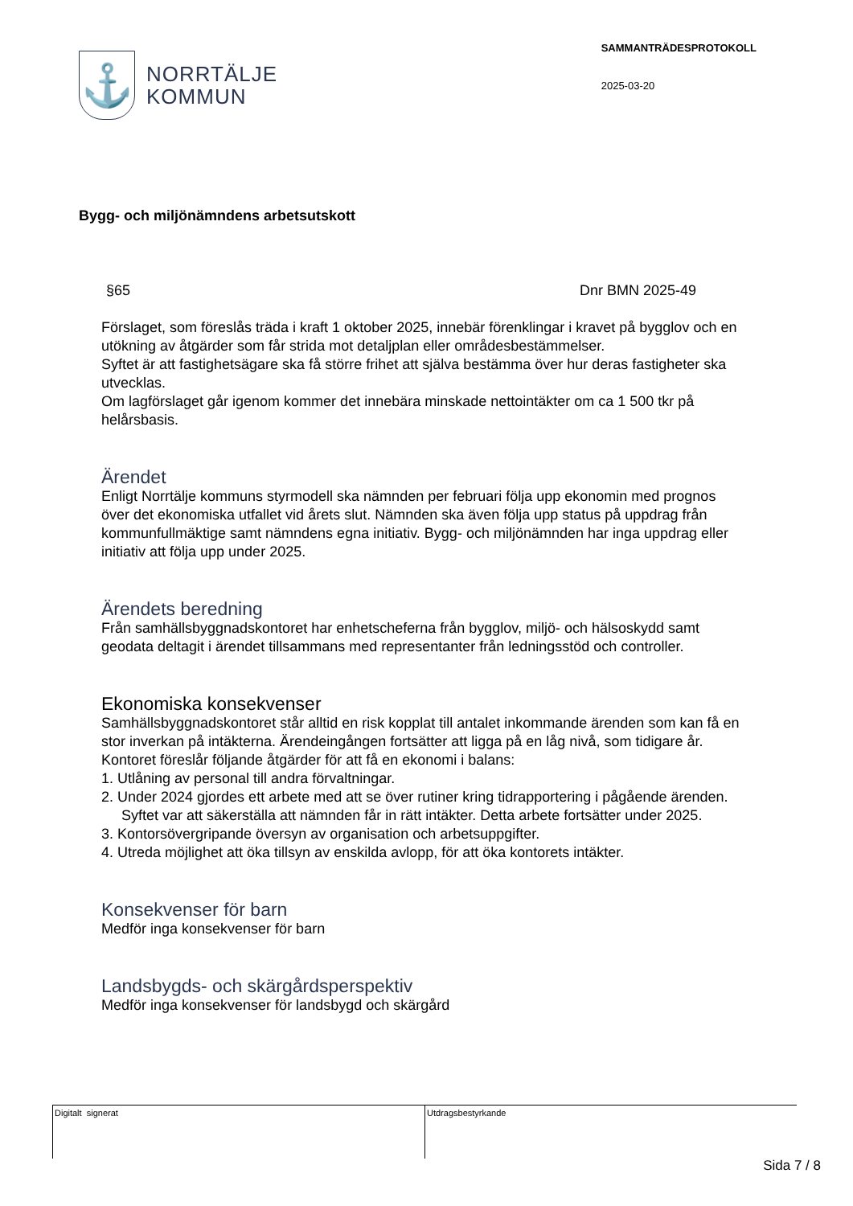⚓
NORRTÄLJE
KOMMUN
SAMMANTRÄDESPROTOKOLL
2025-03-20
Bygg- och miljönämndens arbetsutskott
§65 Dnr BMN 2025-49
Förslaget, som föreslås träda i kraft 1 oktober 2025, innebär förenklingar i kravet på bygglov och en utökning av åtgärder som får strida mot detaljplan eller områdesbestämmelser.
Syftet är att fastighetsägare ska få större frihet att själva bestämma över hur deras fastigheter ska utvecklas.
Om lagförslaget går igenom kommer det innebära minskade nettointäkter om ca 1 500 tkr på helårsbasis.
Ärendet
Enligt Norrtälje kommuns styrmodell ska nämnden per februari följa upp ekonomin med prognos över det ekonomiska utfallet vid årets slut. Nämnden ska även följa upp status på uppdrag från kommunfullmäktige samt nämndens egna initiativ. Bygg- och miljönämnden har inga uppdrag eller initiativ att följa upp under 2025.
Ärendets beredning
Från samhällsbyggnadskontoret har enhetscheferna från bygglov, miljö- och hälsoskydd samt geodata deltagit i ärendet tillsammans med representanter från ledningsstöd och controller.
Ekonomiska konsekvenser
Samhällsbyggnadskontoret står alltid en risk kopplat till antalet inkommande ärenden som kan få en stor inverkan på intäkterna. Ärendeingången fortsätter att ligga på en låg nivå, som tidigare år. Kontoret föreslår följande åtgärder för att få en ekonomi i balans:
1. Utlåning av personal till andra förvaltningar.
2. Under 2024 gjordes ett arbete med att se över rutiner kring tidrapportering i pågående ärenden. Syftet var att säkerställa att nämnden får in rätt intäkter. Detta arbete fortsätter under 2025.
3. Kontorsövergripande översyn av organisation och arbetsuppgifter.
4. Utreda möjlighet att öka tillsyn av enskilda avlopp, för att öka kontorets intäkter.
Konsekvenser för barn
Medför inga konsekvenser för barn
Landsbygds- och skärgårdsperspektiv
Medför inga konsekvenser för landsbygd och skärgård
Digitalt signerat Utdragsbestyrkande
Sida 7 / 8